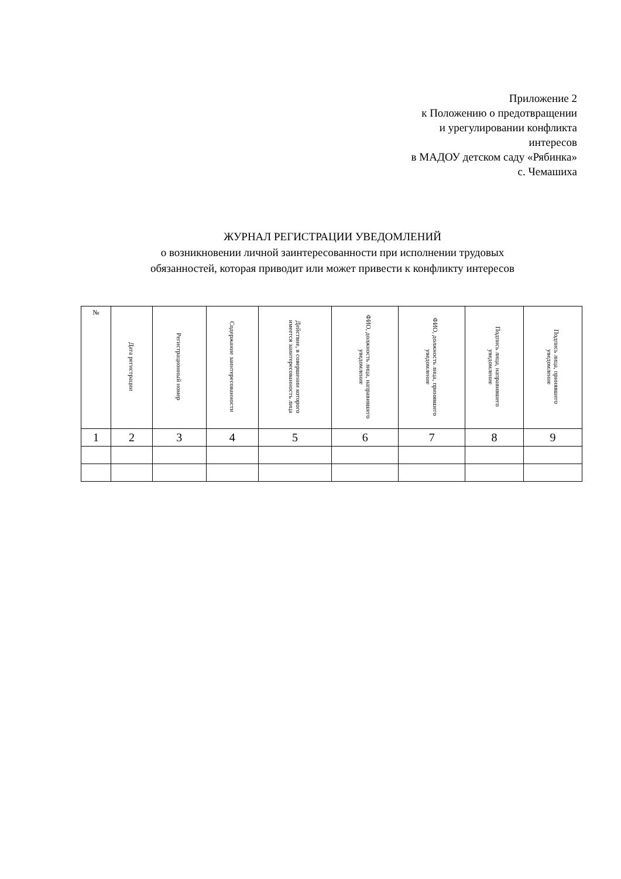Приложение 2
к Положению о предотвращении
и урегулировании конфликта
интересов
в МАДОУ детском саду «Рябинка»
с. Чемашиха
ЖУРНАЛ РЕГИСТРАЦИИ УВЕДОМЛЕНИЙ
о возникновении личной заинтересованности при исполнении трудовых
обязанностей, которая приводит или может привести к конфликту интересов
| № | Дата регистрации | Регистрационный номер | Содержание заинтересованности | Действие, в совершении которого имеется заинтересованность лица | ФИО, должность лица, направившего уведомление | ФИО, должность лица, принявшего уведомление | Подпись лица, направившего уведомление | Подпись лица, принявшего уведомление |
| --- | --- | --- | --- | --- | --- | --- | --- | --- |
| 1 | 2 | 3 | 4 | 5 | 6 | 7 | 8 | 9 |